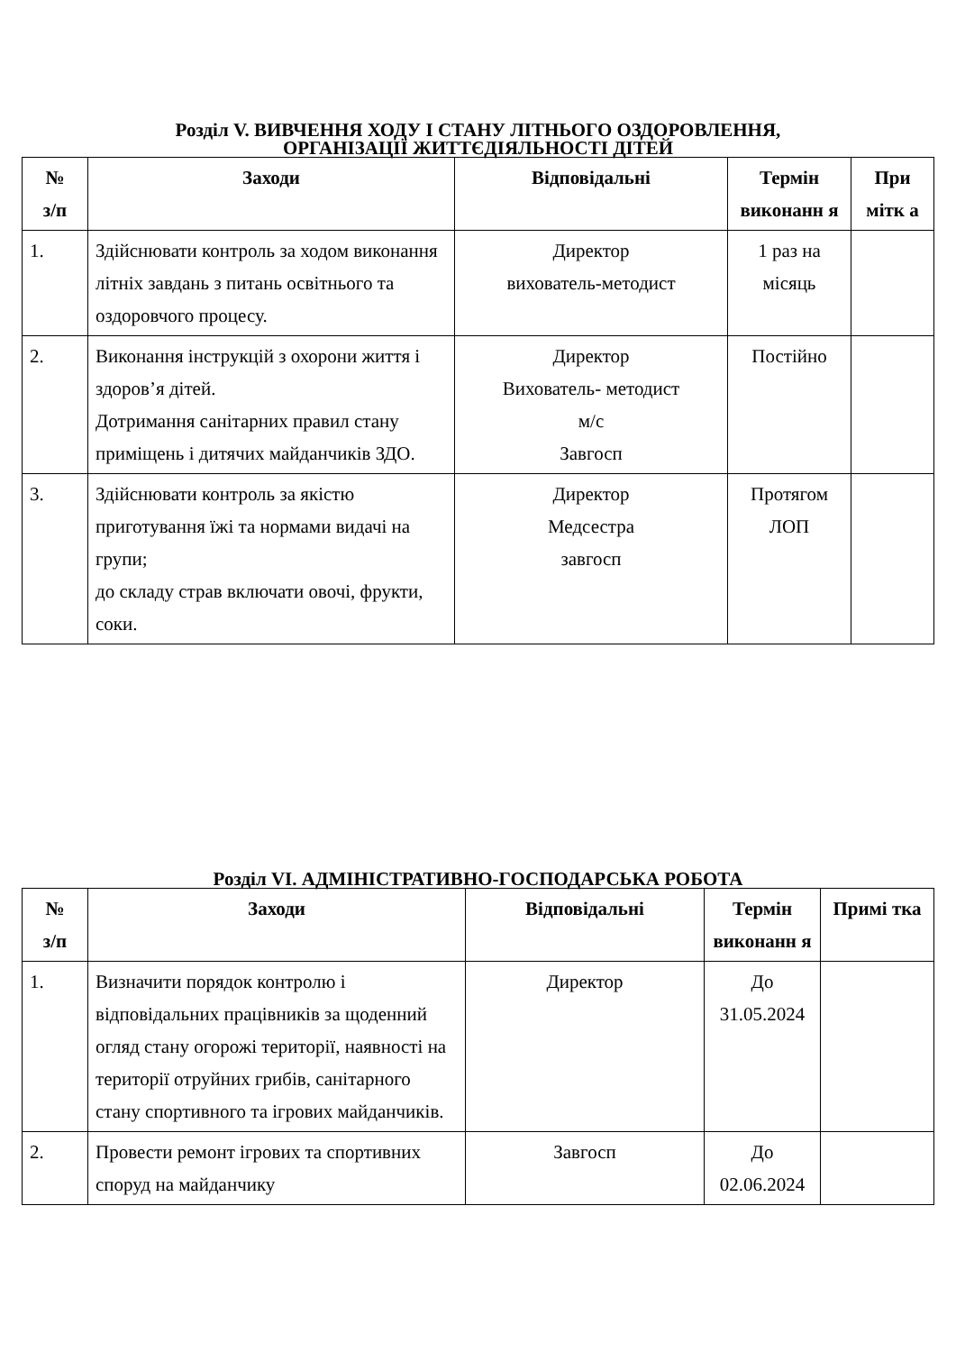Розділ V. ВИВЧЕННЯ ХОДУ І СТАНУ ЛІТНЬОГО ОЗДОРОВЛЕННЯ,
ОРГАНІЗАЦІЇ ЖИТТЄДІЯЛЬНОСТІ ДІТЕЙ
| № з/п | Заходи | Відповідальні | Термін виконанн я | При мітк а |
| --- | --- | --- | --- | --- |
| 1. | Здійснювати контроль за ходом виконання літніх завдань з питань освітнього та оздоровчого процесу. | Директор вихователь-методист | 1 раз на місяць | |
| 2. | Виконання інструкцій з охорони життя і здоров’я дітей. Дотримання санітарних правил стану приміщень і дитячих майданчиків ЗДО. | Директор Вихователь- методист м/с Завгосп | Постійно | |
| 3. | Здійснювати контроль за якістю приготування їжі та нормами видачі на групи; до складу страв включати овочі, фрукти, соки. | Директор Медсестра завгосп | Протягом ЛОП | |
Розділ VI. АДМІНІСТРАТИВНО-ГОСПОДАРСЬКА РОБОТА
| № з/п | Заходи | Відповідальні | Термін виконанн я | Примі тка |
| --- | --- | --- | --- | --- |
| 1. | Визначити порядок контролю і відповідальних працівників за щоденний огляд стану огорожі території, наявності на території отруйних грибів, санітарного стану спортивного та ігрових майданчиків. | Директор | До 31.05.2024 | |
| 2. | Провести ремонт ігрових та спортивних споруд на майданчику | Завгосп | До 02.06.2024 | |